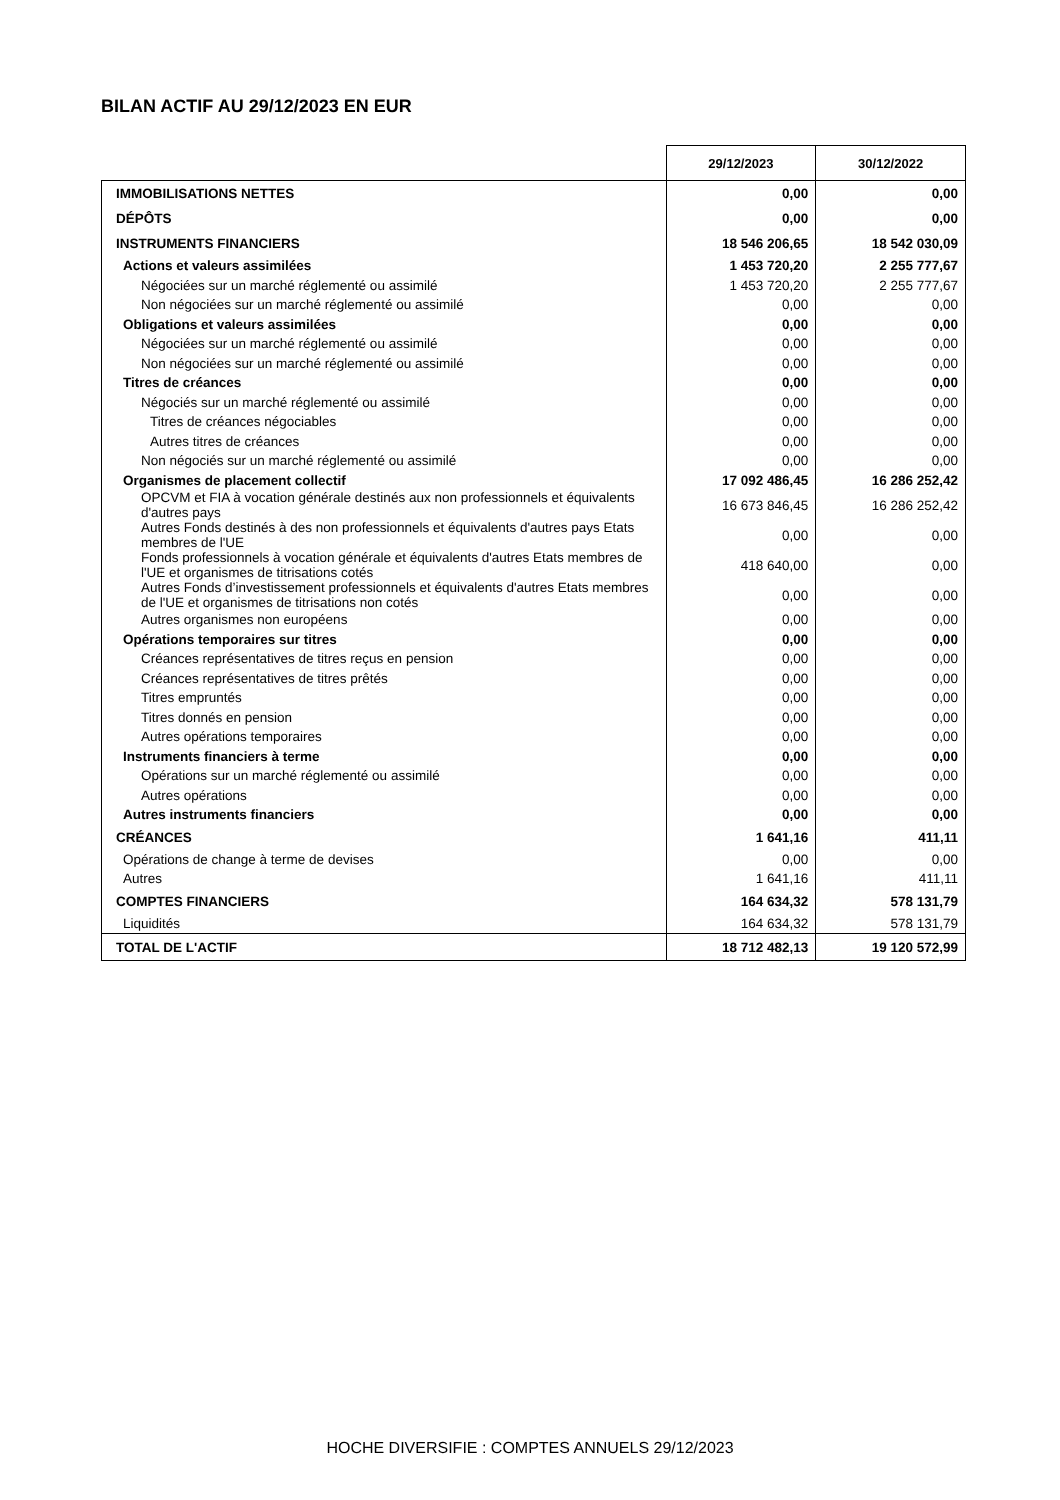BILAN ACTIF AU 29/12/2023 EN EUR
| | 29/12/2023 | 30/12/2022 |
| --- | --- | --- |
| IMMOBILISATIONS NETTES | 0,00 | 0,00 |
| DÉPÔTS | 0,00 | 0,00 |
| INSTRUMENTS FINANCIERS | 18 546 206,65 | 18 542 030,09 |
| Actions et valeurs assimilées | 1 453 720,20 | 2 255 777,67 |
| Négociées sur un marché réglementé ou assimilé | 1 453 720,20 | 2 255 777,67 |
| Non négociées sur un marché réglementé ou assimilé | 0,00 | 0,00 |
| Obligations et valeurs assimilées | 0,00 | 0,00 |
| Négociées sur un marché réglementé ou assimilé | 0,00 | 0,00 |
| Non négociées sur un marché réglementé ou assimilé | 0,00 | 0,00 |
| Titres de créances | 0,00 | 0,00 |
| Négociés sur un marché réglementé ou assimilé | 0,00 | 0,00 |
| Titres de créances négociables | 0,00 | 0,00 |
| Autres titres de créances | 0,00 | 0,00 |
| Non négociés sur un marché réglementé ou assimilé | 0,00 | 0,00 |
| Organismes de placement collectif | 17 092 486,45 | 16 286 252,42 |
| OPCVM et FIA à vocation générale destinés aux non professionnels et équivalents d'autres pays | 16 673 846,45 | 16 286 252,42 |
| Autres Fonds destinés à des non professionnels et équivalents d'autres pays Etats membres de l'UE | 0,00 | 0,00 |
| Fonds professionnels à vocation générale et équivalents d'autres Etats membres de l'UE et organismes de titrisations cotés | 418 640,00 | 0,00 |
| Autres Fonds d’investissement professionnels et équivalents d'autres Etats membres de l'UE et organismes de titrisations non cotés | 0,00 | 0,00 |
| Autres organismes non européens | 0,00 | 0,00 |
| Opérations temporaires sur titres | 0,00 | 0,00 |
| Créances représentatives de titres reçus en pension | 0,00 | 0,00 |
| Créances représentatives de titres prêtés | 0,00 | 0,00 |
| Titres empruntés | 0,00 | 0,00 |
| Titres donnés en pension | 0,00 | 0,00 |
| Autres opérations temporaires | 0,00 | 0,00 |
| Instruments financiers à terme | 0,00 | 0,00 |
| Opérations sur un marché réglementé ou assimilé | 0,00 | 0,00 |
| Autres opérations | 0,00 | 0,00 |
| Autres instruments financiers | 0,00 | 0,00 |
| CRÉANCES | 1 641,16 | 411,11 |
| Opérations de change à terme de devises | 0,00 | 0,00 |
| Autres | 1 641,16 | 411,11 |
| COMPTES FINANCIERS | 164 634,32 | 578 131,79 |
| Liquidités | 164 634,32 | 578 131,79 |
| TOTAL DE L'ACTIF | 18 712 482,13 | 19 120 572,99 |
HOCHE DIVERSIFIE : COMPTES ANNUELS 29/12/2023